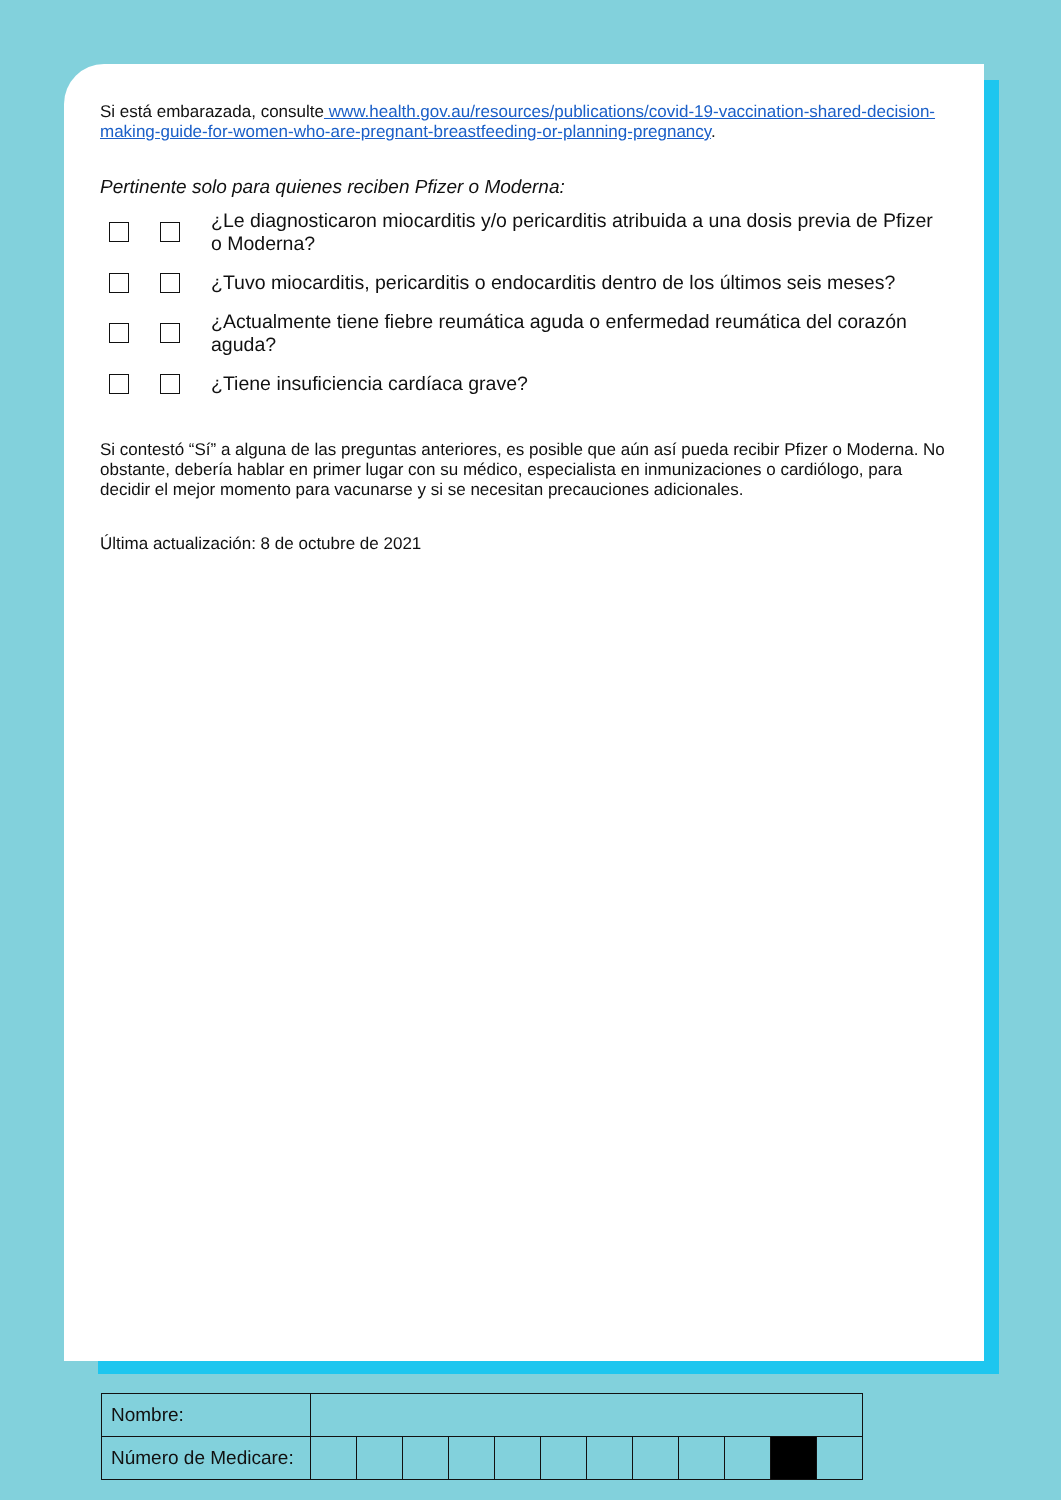Si está embarazada, consulte www.health.gov.au/resources/publications/covid-19-vaccination-shared-decision-making-guide-for-women-who-are-pregnant-breastfeeding-or-planning-pregnancy.
Pertinente solo para quienes reciben Pfizer o Moderna:
¿Le diagnosticaron miocarditis y/o pericarditis atribuida a una dosis previa de Pfizer o Moderna?
¿Tuvo miocarditis, pericarditis o endocarditis dentro de los últimos seis meses?
¿Actualmente tiene fiebre reumática aguda o enfermedad reumática del corazón aguda?
¿Tiene insuficiencia cardíaca grave?
Si contestó “Sí” a alguna de las preguntas anteriores, es posible que aún así pueda recibir Pfizer o Moderna. No obstante, debería hablar en primer lugar con su médico, especialista en inmunizaciones o cardiólogo, para decidir el mejor momento para vacunarse y si se necesitan precauciones adicionales.
Última actualización: 8 de octubre de 2021
| Nombre: | | | | | | | | | | | | |
| Número de Medicare: | | | | | | | | | | | | |